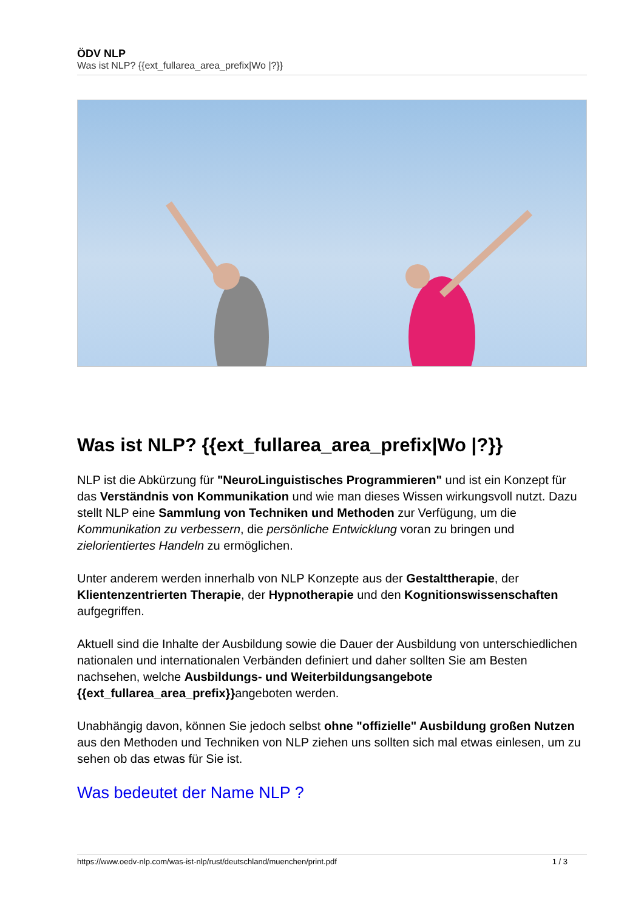ÖDV NLP
Was ist NLP? {{ext_fullarea_area_prefix|Wo |?}}
Was ist NLP? {{ext_fullarea_area_prefix|Wo |?}}
NLP ist die Abkürzung für "NeuroLinguistisches Programmieren" und ist ein Konzept für das Verständnis von Kommunikation und wie man dieses Wissen wirkungsvoll nutzt. Dazu stellt NLP eine Sammlung von Techniken und Methoden zur Verfügung, um die Kommunikation zu verbessern, die persönliche Entwicklung voran zu bringen und zielorientiertes Handeln zu ermöglichen.
Unter anderem werden innerhalb von NLP Konzepte aus der Gestalttherapie, der Klientenzentrierten Therapie, der Hypnotherapie und den Kognitionswissenschaften aufgegriffen.
Aktuell sind die Inhalte der Ausbildung sowie die Dauer der Ausbildung von unterschiedlichen nationalen und internationalen Verbänden definiert und daher sollten Sie am Besten nachsehen, welche Ausbildungs- und Weiterbildungsangebote {{ext_fullarea_area_prefix}}angeboten werden.
Unabhängig davon, können Sie jedoch selbst ohne "offizielle" Ausbildung großen Nutzen aus den Methoden und Techniken von NLP ziehen uns sollten sich mal etwas einlesen, um zu sehen ob das etwas für Sie ist.
Was bedeutet der Name NLP ?
https://www.oedv-nlp.com/was-ist-nlp/rust/deutschland/muenchen/print.pdf 1 / 3